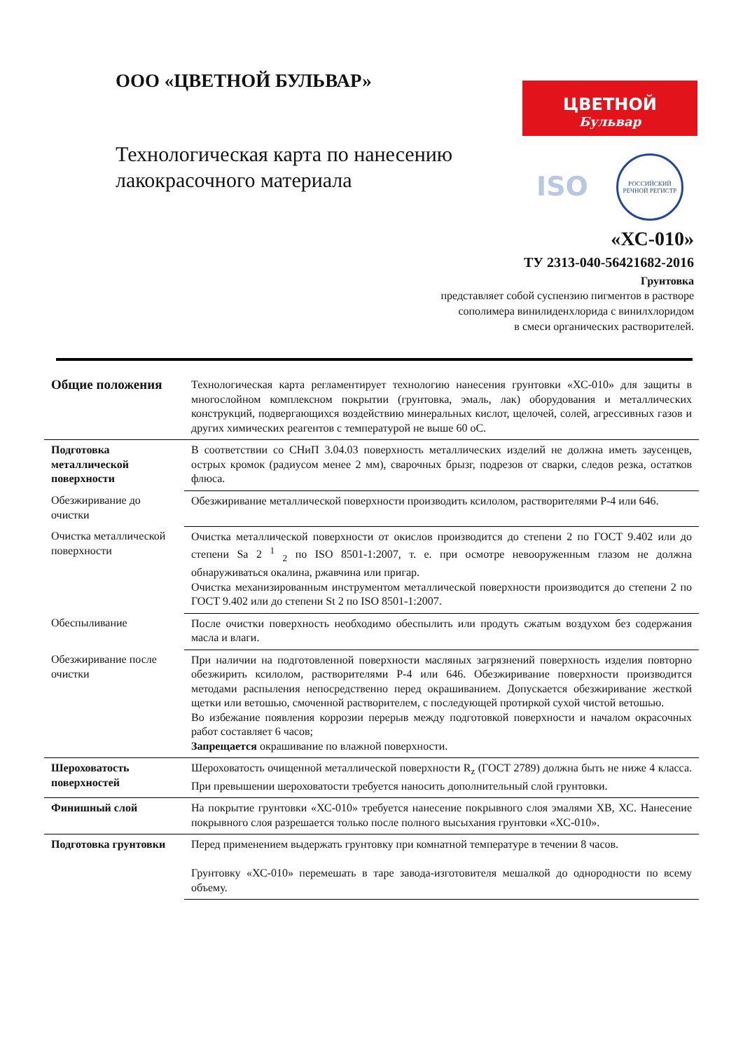ООО «ЦВЕТНОЙ БУЛЬВАР»
Технологическая карта по нанесению лакокрасочного материала
ЦВЕТНОЙ
Бульвар
ISO
РОССИЙСКИЙ РЕЧНОЙ РЕГИСТР
«ХС-010»
ТУ 2313-040-56421682-2016
Грунтовка
представляет собой суспензию пигментов в растворе
сополимера винилиденхлорида с винилхлоридом
в смеси органических растворителей.
| Общие положения | Технологическая карта регламентирует технологию нанесения грунтовки «ХС-010» для защиты в многослойном комплексном покрытии (грунтовка, эмаль, лак) оборудования и металлических конструкций, подвергающихся воздействию минеральных кислот, щелочей, солей, агрессивных газов и других химических реагентов с температурой не выше 60 оС. |
| Подготовка металлической поверхности | В соответствии со СНиП 3.04.03 поверхность металлических изделий не должна иметь заусенцев, острых кромок (радиусом менее 2 мм), сварочных брызг, подрезов от сварки, следов резка, остатков флюса. |
| Обезжиривание до очистки | Обезжиривание металлической поверхности производить ксилолом, растворителями Р-4 или 646. |
| Очистка металлической поверхности | Очистка металлической поверхности от окислов производится до степени 2 по ГОСТ 9.402 или до степени Sa 2 <sup>1</sup> <sub>2</sub> по ISO 8501-1:2007, т. е. при осмотре невооруженным глазом не должна обнаруживаться окалина, ржавчина или пригар. Очистка механизированным инструментом металлической поверхности производится до степени 2 по ГОСТ 9.402 или до степени St 2 по ISO 8501-1:2007. |
| Обеспыливание | После очистки поверхность необходимо обеспылить или продуть сжатым воздухом без содержания масла и влаги. |
| Обезжиривание после очистки | При наличии на подготовленной поверхности масляных загрязнений поверхность изделия повторно обезжирить ксилолом, растворителями Р-4 или 646. Обезжиривание поверхности производится методами распыления непосредственно перед окрашиванием. Допускается обезжиривание жесткой щетки или ветошью, смоченной растворителем, с последующей протиркой сухой чистой ветошью. Во избежание появления коррозии перерыв между подготовкой поверхности и началом окрасочных работ составляет 6 часов; Запрещается окрашивание по влажной поверхности. |
| Шероховатость поверхностей | Шероховатость очищенной металлической поверхности R<sub>z</sub> (ГОСТ 2789) должна быть не ниже 4 класса. При превышении шероховатости требуется наносить дополнительный слой грунтовки. |
| Финишный слой | На покрытие грунтовки «ХС-010» требуется нанесение покрывного слоя эмалями ХВ, ХС. Нанесение покрывного слоя разрешается только после полного высыхания грунтовки «ХС-010». |
| Подготовка грунтовки | Перед применением выдержать грунтовку при комнатной температуре в течении 8 часов. Грунтовку «ХС-010» перемешать в таре завода-изготовителя мешалкой до однородности по всему объему. |